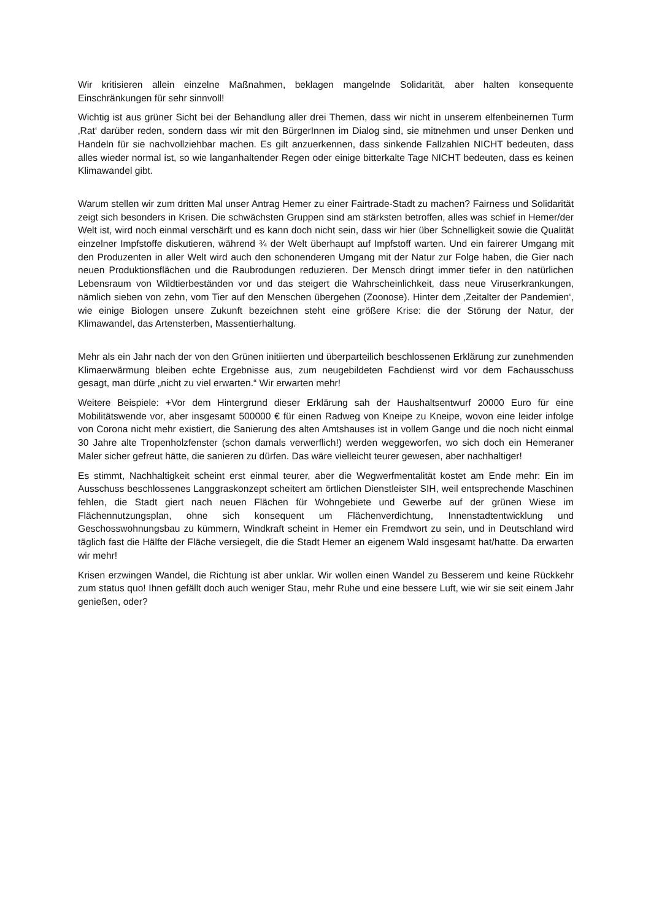Wir kritisieren allein einzelne Maßnahmen, beklagen mangelnde Solidarität, aber halten konsequente Einschränkungen für sehr sinnvoll!
Wichtig ist aus grüner Sicht bei der Behandlung aller drei Themen, dass wir nicht in unserem elfenbeinernen Turm ‚Rat‘ darüber reden, sondern dass wir mit den BürgerInnen im Dialog sind, sie mitnehmen und unser Denken und Handeln für sie nachvollziehbar machen. Es gilt anzuerkennen, dass sinkende Fallzahlen NICHT bedeuten, dass alles wieder normal ist, so wie langanhaltender Regen oder einige bitterkalte Tage NICHT bedeuten, dass es keinen Klimawandel gibt.
Warum stellen wir zum dritten Mal unser Antrag Hemer zu einer Fairtrade-Stadt zu machen? Fairness und Solidarität zeigt sich besonders in Krisen. Die schwächsten Gruppen sind am stärksten betroffen, alles was schief in Hemer/der Welt ist, wird noch einmal verschärft und es kann doch nicht sein, dass wir hier über Schnelligkeit sowie die Qualität einzelner Impfstoffe diskutieren, während ¾ der Welt überhaupt auf Impfstoff warten. Und ein fairerer Umgang mit den Produzenten in aller Welt wird auch den schonenderen Umgang mit der Natur zur Folge haben, die Gier nach neuen Produktionsflächen und die Raubrodungen reduzieren. Der Mensch dringt immer tiefer in den natürlichen Lebensraum von Wildtierbeständen vor und das steigert die Wahrscheinlichkeit, dass neue Viruserkrankungen, nämlich sieben von zehn, vom Tier auf den Menschen übergehen (Zoonose). Hinter dem ‚Zeitalter der Pandemien‘, wie einige Biologen unsere Zukunft bezeichnen steht eine größere Krise: die der Störung der Natur, der Klimawandel, das Artensterben, Massentierhaltung.
Mehr als ein Jahr nach der von den Grünen initiierten und überparteilich beschlossenen Erklärung zur zunehmenden Klimaerwärmung bleiben echte Ergebnisse aus, zum neugebildeten Fachdienst wird vor dem Fachausschuss gesagt, man dürfe „nicht zu viel erwarten.“ Wir erwarten mehr!
Weitere Beispiele: +Vor dem Hintergrund dieser Erklärung sah der Haushaltsentwurf 20000 Euro für eine Mobilitätswende vor, aber insgesamt 500000 € für einen Radweg von Kneipe zu Kneipe, wovon eine leider infolge von Corona nicht mehr existiert, die Sanierung des alten Amtshauses ist in vollem Gange und die noch nicht einmal 30 Jahre alte Tropenholzfenster (schon damals verwerflich!) werden weggeworfen, wo sich doch ein Hemeraner Maler sicher gefreut hätte, die sanieren zu dürfen. Das wäre vielleicht teurer gewesen, aber nachhaltiger!
Es stimmt, Nachhaltigkeit scheint erst einmal teurer, aber die Wegwerfmentalität kostet am Ende mehr: Ein im Ausschuss beschlossenes Langgraskonzept scheitert am örtlichen Dienstleister SIH, weil entsprechende Maschinen fehlen, die Stadt giert nach neuen Flächen für Wohngebiete und Gewerbe auf der grünen Wiese im Flächennutzungsplan, ohne sich konsequent um Flächenverdichtung, Innenstadtentwicklung und Geschosswohnungsbau zu kümmern, Windkraft scheint in Hemer ein Fremdwort zu sein, und in Deutschland wird täglich fast die Hälfte der Fläche versiegelt, die die Stadt Hemer an eigenem Wald insgesamt hat/hatte. Da erwarten wir mehr!
Krisen erzwingen Wandel, die Richtung ist aber unklar. Wir wollen einen Wandel zu Besserem und keine Rückkehr zum status quo! Ihnen gefällt doch auch weniger Stau, mehr Ruhe und eine bessere Luft, wie wir sie seit einem Jahr genießen, oder?